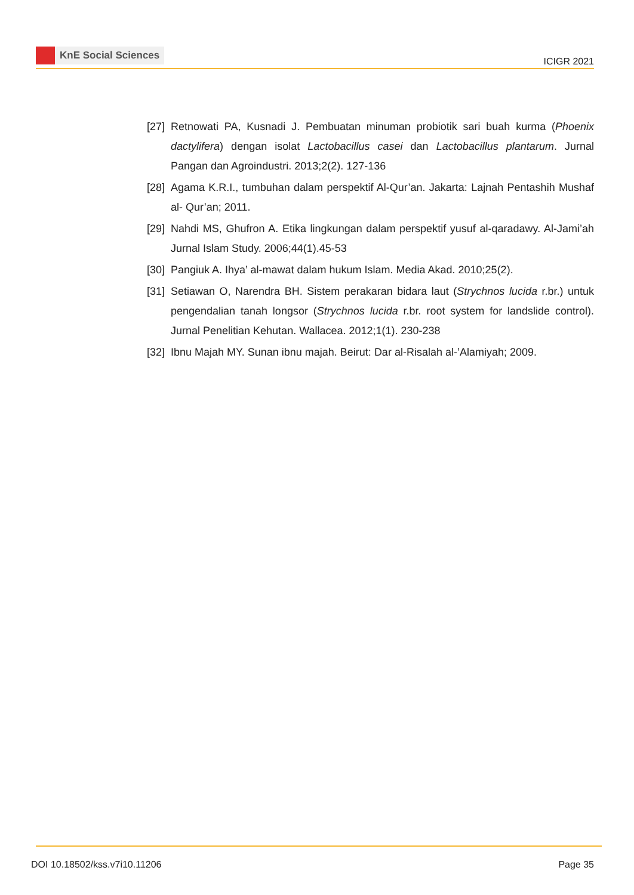KnE Social Sciences
ICIGR 2021
[27]
Retnowati PA, Kusnadi J. Pembuatan minuman probiotik sari buah kurma (Phoenix dactylifera) dengan isolat Lactobacillus casei dan Lactobacillus plantarum. Jurnal Pangan dan Agroindustri. 2013;2(2). 127-136
[28]
Agama K.R.I., tumbuhan dalam perspektif Al-Qur’an. Jakarta: Lajnah Pentashih Mushaf al- Qur’an; 2011.
[29]
Nahdi MS, Ghufron A. Etika lingkungan dalam perspektif yusuf al-qaradawy. Al-Jami’ah Jurnal Islam Study. 2006;44(1).45-53
[30]
Pangiuk A. Ihya’ al-mawat dalam hukum Islam. Media Akad. 2010;25(2).
[31]
Setiawan O, Narendra BH. Sistem perakaran bidara laut (Strychnos lucida r.br.) untuk pengendalian tanah longsor (Strychnos lucida r.br. root system for landslide control). Jurnal Penelitian Kehutan. Wallacea. 2012;1(1). 230-238
[32]
Ibnu Majah MY. Sunan ibnu majah. Beirut: Dar al-Risalah al-’Alamiyah; 2009.
DOI 10.18502/kss.v7i10.11206 Page 35